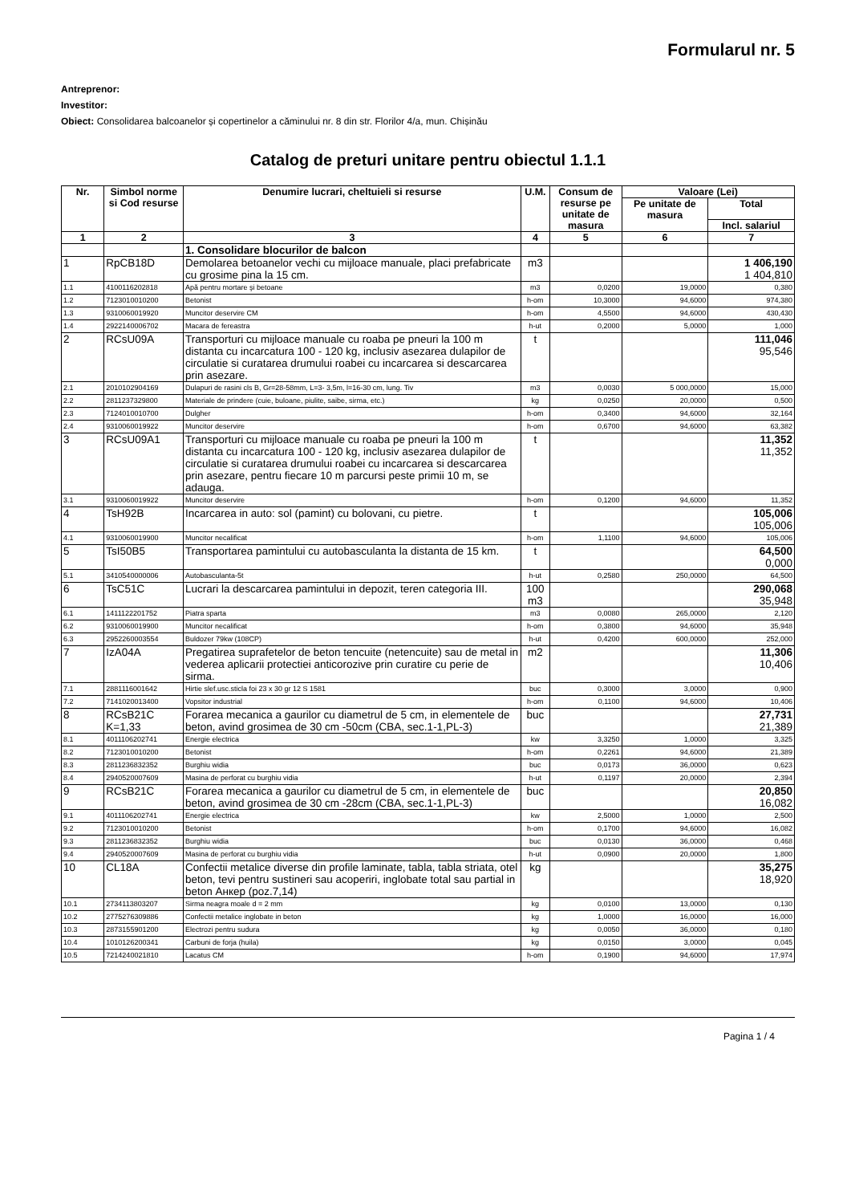Formularul nr. 5
Antreprenor:
Investitor:
Obiect: Consolidarea balcoanelor și copertinelor a căminului nr. 8 din str. Florilor 4/a, mun. Chișinău
Catalog de preturi unitare pentru obiectul 1.1.1
| Nr. | Simbol norme si Cod resurse | Denumire lucrari, cheltuieli si resurse | U.M. | Consum de resurse pe unitate de masura | Valoare (Lei) | |
| --- | --- | --- | --- | --- | --- | --- |
| | | | | | Pe unitate de masura | Total |
| | | | | | | Incl. salariul |
| 1 | 2 | 3 | 4 | 5 | 6 | 7 |
| | | 1. Consolidare blocurilor de balcon | | | | |
| 1 | RpCB18D | Demolarea betoanelor vechi cu mijloace manuale, placi prefabricate cu grosime pina la 15 cm. | m3 | | | 1 406,190 1 404,810 |
| 1.1 | 4100116202818 | Apă pentru mortare şi betoane | m3 | 0,0200 | 19,0000 | 0,380 |
| 1.2 | 7123010010200 | Betonist | h-om | 10,3000 | 94,6000 | 974,380 |
| 1.3 | 9310060019920 | Muncitor deservire CM | h-om | 4,5500 | 94,6000 | 430,430 |
| 1.4 | 2922140006702 | Macara de fereastra | h-ut | 0,2000 | 5,0000 | 1,000 |
| 2 | RCsU09A | Transporturi cu mijloace manuale cu roaba pe pneuri la 100 m distanta cu incarcatura 100 - 120 kg, inclusiv asezarea dulapilor de circulatie si curatarea drumului roabei cu incarcarea si descarcarea prin asezare. | t | | | 111,046 95,546 |
| 2.1 | 2010102904169 | Dulapuri de rasini cls B, Gr=28-58mm, L=3- 3,5m, l=16-30 cm, lung. Tiv | m3 | 0,0030 | 5 000,0000 | 15,000 |
| 2.2 | 2811237329800 | Materiale de prindere (cuie, buloane, piulite, saibe, sirma, etc.) | kg | 0,0250 | 20,0000 | 0,500 |
| 2.3 | 7124010010700 | Dulgher | h-om | 0,3400 | 94,6000 | 32,164 |
| 2.4 | 9310060019922 | Muncitor deservire | h-om | 0,6700 | 94,6000 | 63,382 |
| 3 | RCsU09A1 | Transporturi cu mijloace manuale cu roaba pe pneuri la 100 m distanta cu incarcatura 100 - 120 kg, inclusiv asezarea dulapilor de circulatie si curatarea drumului roabei cu incarcarea si descarcarea prin asezare, pentru fiecare 10 m parcursi peste primii 10 m, se adauga. | t | | | 11,352 11,352 |
| 3.1 | 9310060019922 | Muncitor deservire | h-om | 0,1200 | 94,6000 | 11,352 |
| 4 | TsH92B | Incarcarea in auto: sol (pamint) cu bolovani, cu pietre. | t | | | 105,006 105,006 |
| 4.1 | 9310060019900 | Muncitor necalificat | h-om | 1,1100 | 94,6000 | 105,006 |
| 5 | TsI50B5 | Transportarea pamintului cu autobasculanta la distanta de 15 km. | t | | | 64,500 0,000 |
| 5.1 | 3410540000006 | Autobasculanta-5t | h-ut | 0,2580 | 250,0000 | 64,500 |
| 6 | TsC51C | Lucrari la descarcarea pamintului in depozit, teren categoria III. | 100 m3 | | | 290,068 35,948 |
| 6.1 | 1411122201752 | Piatra sparta | m3 | 0,0080 | 265,0000 | 2,120 |
| 6.2 | 9310060019900 | Muncitor necalificat | h-om | 0,3800 | 94,6000 | 35,948 |
| 6.3 | 2952260003554 | Buldozer 79kw (108CP) | h-ut | 0,4200 | 600,0000 | 252,000 |
| 7 | IzA04A | Pregatirea suprafetelor de beton tencuite (netencuite) sau de metal in vederea aplicarii protectiei anticorozive prin curatire cu perie de sirma. | m2 | | | 11,306 10,406 |
| 7.1 | 2881116001642 | Hirtie slef.usc.sticla foi 23 x 30 gr 12 S 1581 | buc | 0,3000 | 3,0000 | 0,900 |
| 7.2 | 7141020013400 | Vopsitor industrial | h-om | 0,1100 | 94,6000 | 10,406 |
| 8 | RCsB21C K=1,33 | Forarea mecanica a gaurilor cu diametrul de 5 cm, in elementele de beton, avind grosimea de 30 cm -50cm (CBA, sec.1-1,PL-3) | buc | | | 27,731 21,389 |
| 8.1 | 4011106202741 | Energie electrica | kw | 3,3250 | 1,0000 | 3,325 |
| 8.2 | 7123010010200 | Betonist | h-om | 0,2261 | 94,6000 | 21,389 |
| 8.3 | 2811236832352 | Burghiu widia | buc | 0,0173 | 36,0000 | 0,623 |
| 8.4 | 2940520007609 | Masina de perforat cu burghiu vidia | h-ut | 0,1197 | 20,0000 | 2,394 |
| 9 | RCsB21C | Forarea mecanica a gaurilor cu diametrul de 5 cm, in elementele de beton, avind grosimea de 30 cm -28cm (CBA, sec.1-1,PL-3) | buc | | | 20,850 16,082 |
| 9.1 | 4011106202741 | Energie electrica | kw | 2,5000 | 1,0000 | 2,500 |
| 9.2 | 7123010010200 | Betonist | h-om | 0,1700 | 94,6000 | 16,082 |
| 9.3 | 2811236832352 | Burghiu widia | buc | 0,0130 | 36,0000 | 0,468 |
| 9.4 | 2940520007609 | Masina de perforat cu burghiu vidia | h-ut | 0,0900 | 20,0000 | 1,800 |
| 10 | CL18A | Confectii metalice diverse din profile laminate, tabla, tabla striata, otel beton, tevi pentru sustineri sau acoperiri, inglobate total sau partial in beton Анкер (poz.7,14) | kg | | | 35,275 18,920 |
| 10.1 | 2734113803207 | Sirma neagra moale d = 2 mm | kg | 0,0100 | 13,0000 | 0,130 |
| 10.2 | 2775276309886 | Confectii metalice inglobate in beton | kg | 1,0000 | 16,0000 | 16,000 |
| 10.3 | 2873155901200 | Electrozi pentru sudura | kg | 0,0050 | 36,0000 | 0,180 |
| 10.4 | 1010126200341 | Carbuni de forja (huila) | kg | 0,0150 | 3,0000 | 0,045 |
| 10.5 | 7214240021810 | Lacatus CM | h-om | 0,1900 | 94,6000 | 17,974 |
Pagina 1 / 4